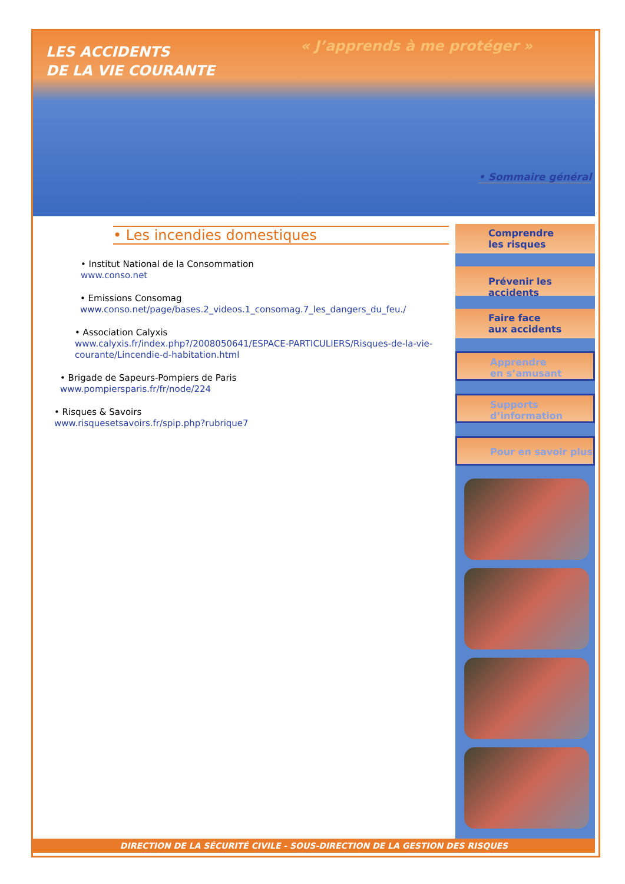LES ACCIDENTS
DE LA VIE COURANTE
« J’apprends à me protéger »
• Sommaire général
• Les incendies domestiques
• Institut National de la Consommation
www.conso.net
• Emissions Consomag
www.conso.net/page/bases.2_videos.1_consomag.7_les_dangers_du_feu./
• Association Calyxis
www.calyxis.fr/index.php?/2008050641/ESPACE-PARTICULIERS/Risques-de-la-vie-courante/Lincendie-d-habitation.html
• Brigade de Sapeurs-Pompiers de Paris
www.pompiersparis.fr/fr/node/224
• Risques & Savoirs
www.risquesetsavoirs.fr/spip.php?rubrique7
Comprendre
les risques
Prévenir les accidents
Faire face
aux accidents
Apprendre
en s’amusant
Supports
d’information
Pour en savoir plus
DIRECTION DE LA SÉCURITÉ CIVILE - SOUS-DIRECTION DE LA GESTION DES RISQUES